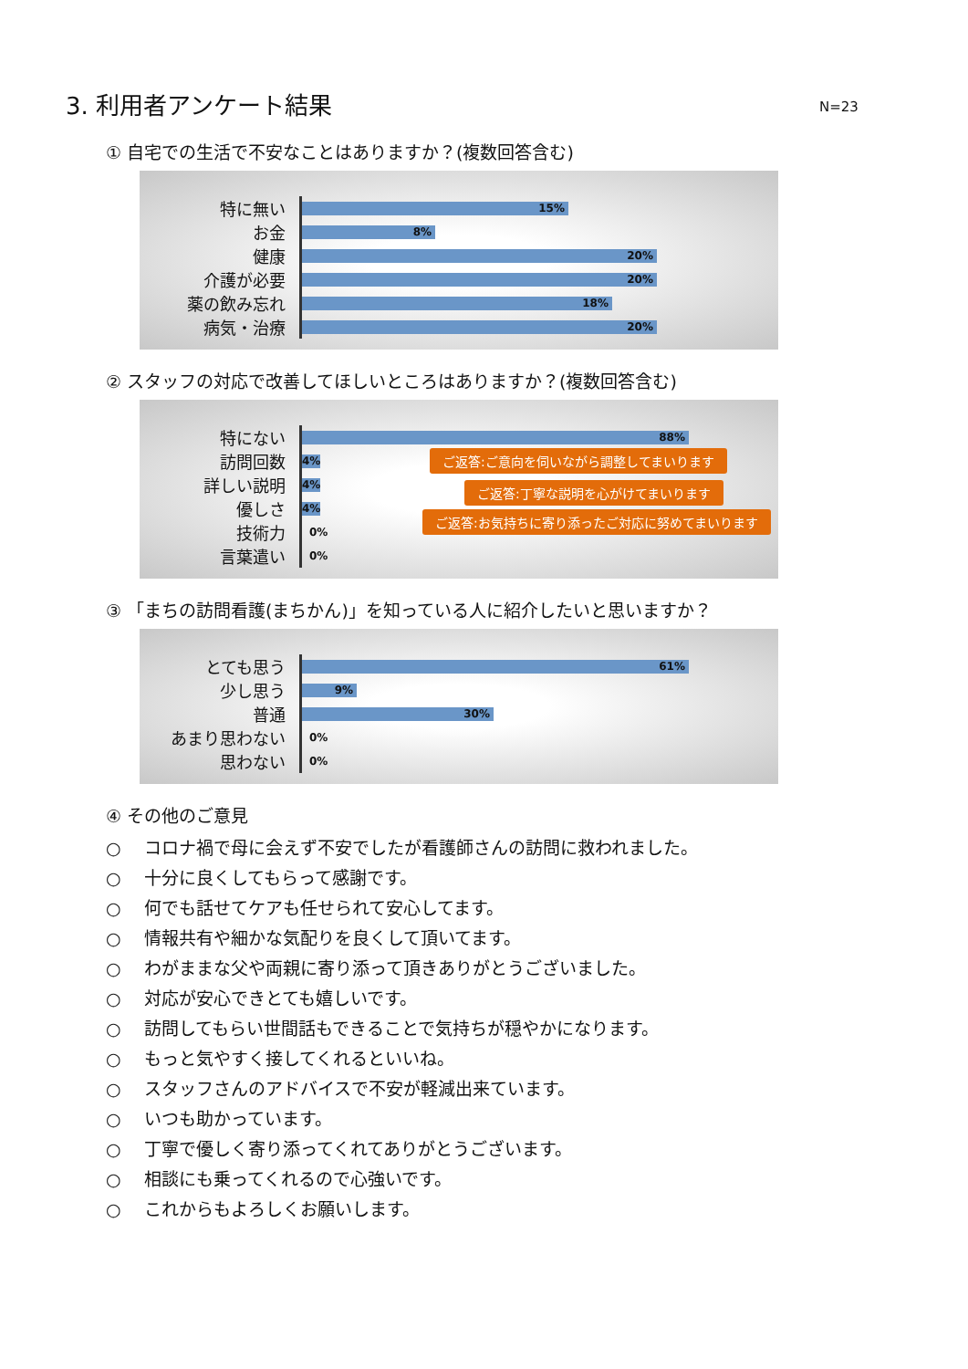3. 利用者アンケート結果
N=23
① 自宅での生活で不安なことはありますか？(複数回答含む)
特に無い
15%
お金
8%
健康
20%
介護が必要
20%
薬の飲み忘れ
18%
病気・治療
20%
② スタッフの対応で改善してほしいところはありますか？(複数回答含む)
特にない
88%
訪問回数
4%
ご返答:ご意向を伺いながら調整してまいります
詳しい説明
4%
ご返答:丁寧な説明を心がけてまいります
優しさ
4%
ご返答:お気持ちに寄り添ったご対応に努めてまいります
技術力
0%
言葉遣い
0%
③ 「まちの訪問看護(まちかん)」を知っている人に紹介したいと思いますか？
とても思う
61%
少し思う
9%
普通
30%
あまり思わない
0%
思わない
0%
④ その他のご意見
○ コロナ禍で母に会えず不安でしたが看護師さんの訪問に救われました。
○ 十分に良くしてもらって感謝です。
○ 何でも話せてケアも任せられて安心してます。
○ 情報共有や細かな気配りを良くして頂いてます。
○ わがままな父や両親に寄り添って頂きありがとうございました。
○ 対応が安心できとても嬉しいです。
○ 訪問してもらい世間話もできることで気持ちが穏やかになります。
○ もっと気やすく接してくれるといいね。
○ スタッフさんのアドバイスで不安が軽減出来ています。
○ いつも助かっています。
○ 丁寧で優しく寄り添ってくれてありがとうございます。
○ 相談にも乗ってくれるので心強いです。
○ これからもよろしくお願いします。